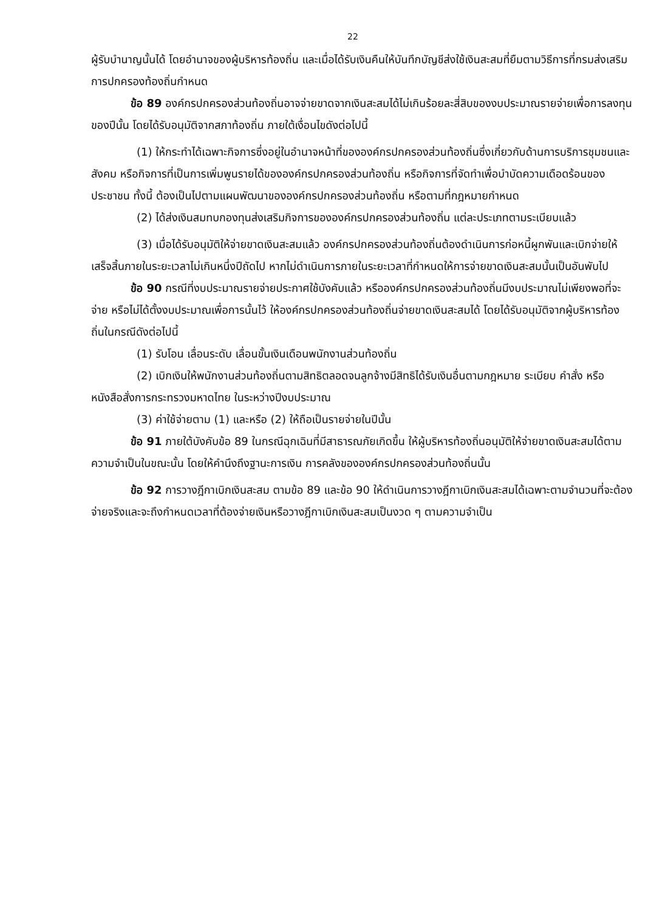22
ผู้รับบำนาญนั้นได้ โดยอำนาจของผู้บริหารท้องถิ่น และเมื่อได้รับเงินคืนให้บันทึกบัญชีส่งใช้เงินสะสมที่ยืมตามวิธีการที่กรมส่งเสริมการปกครองท้องถิ่นกำหนด
ข้อ 89 องค์กรปกครองส่วนท้องถิ่นอาจจ่ายขาดจากเงินสะสมได้ไม่เกินร้อยละสี่สิบของงบประมาณรายจ่ายเพื่อการลงทุนของปีนั้น โดยได้รับอนุมัติจากสภาท้องถิ่น ภายใต้เงื่อนไขดังต่อไปนี้
(1) ให้กระทำได้เฉพาะกิจการซึ่งอยู่ในอำนาจหน้าที่ขององค์กรปกครองส่วนท้องถิ่นซึ่งเกี่ยวกับด้านการบริการชุมชนและสังคม หรือกิจการที่เป็นการเพิ่มพูนรายได้ขององค์กรปกครองส่วนท้องถิ่น หรือกิจการที่จัดทำเพื่อบำบัดความเดือดร้อนของประชาชน ทั้งนี้ ต้องเป็นไปตามแผนพัฒนาขององค์กรปกครองส่วนท้องถิ่น หรือตามที่กฎหมายกำหนด
(2) ได้ส่งเงินสมทบกองทุนส่งเสริมกิจการขององค์กรปกครองส่วนท้องถิ่น แต่ละประเภทตามระเบียบแล้ว
(3) เมื่อได้รับอนุมัติให้จ่ายขาดเงินสะสมแล้ว องค์กรปกครองส่วนท้องถิ่นต้องดำเนินการก่อหนี้ผูกพันและเบิกจ่ายให้เสร็จสิ้นภายในระยะเวลาไม่เกินหนึ่งปีถัดไป หากไม่ดำเนินการภายในระยะเวลาที่กำหนดให้การจ่ายขาดเงินสะสมนั้นเป็นอันพับไป
ข้อ 90 กรณีที่งบประมาณรายจ่ายประกาศใช้บังคับแล้ว หรือองค์กรปกครองส่วนท้องถิ่นมีงบประมาณไม่เพียงพอที่จะจ่าย หรือไม่ได้ตั้งงบประมาณเพื่อการนั้นไว้ ให้องค์กรปกครองส่วนท้องถิ่นจ่ายขาดเงินสะสมได้ โดยได้รับอนุมัติจากผู้บริหารท้องถิ่นในกรณีดังต่อไปนี้
(1) รับโอน เลื่อนระดับ เลื่อนขั้นเงินเดือนพนักงานส่วนท้องถิ่น
(2) เบิกเงินให้พนักงานส่วนท้องถิ่นตามสิทธิตลอดจนลูกจ้างมีสิทธิได้รับเงินอื่นตามกฎหมาย ระเบียบ คำสั่ง หรือหนังสือสั่งการกระทรวงมหาดไทย ในระหว่างปีงบประมาณ
(3) ค่าใช้จ่ายตาม (1) และหรือ (2) ให้ถือเป็นรายจ่ายในปีนั้น
ข้อ 91 ภายใต้บังคับข้อ 89 ในกรณีฉุกเฉินที่มีสาธารณภัยเกิดขึ้น ให้ผู้บริหารท้องถิ่นอนุมัติให้จ่ายขาดเงินสะสมได้ตามความจำเป็นในขณะนั้น โดยให้คำนึงถึงฐานะการเงิน การคลังขององค์กรปกครองส่วนท้องถิ่นนั้น
ข้อ 92 การวางฎีกาเบิกเงินสะสม ตามข้อ 89 และข้อ 90 ให้ดำเนินการวางฎีกาเบิกเงินสะสมได้เฉพาะตามจำนวนที่จะต้องจ่ายจริงและจะถึงกำหนดเวลาที่ต้องจ่ายเงินหรือวางฎีกาเบิกเงินสะสมเป็นงวด ๆ ตามความจำเป็น